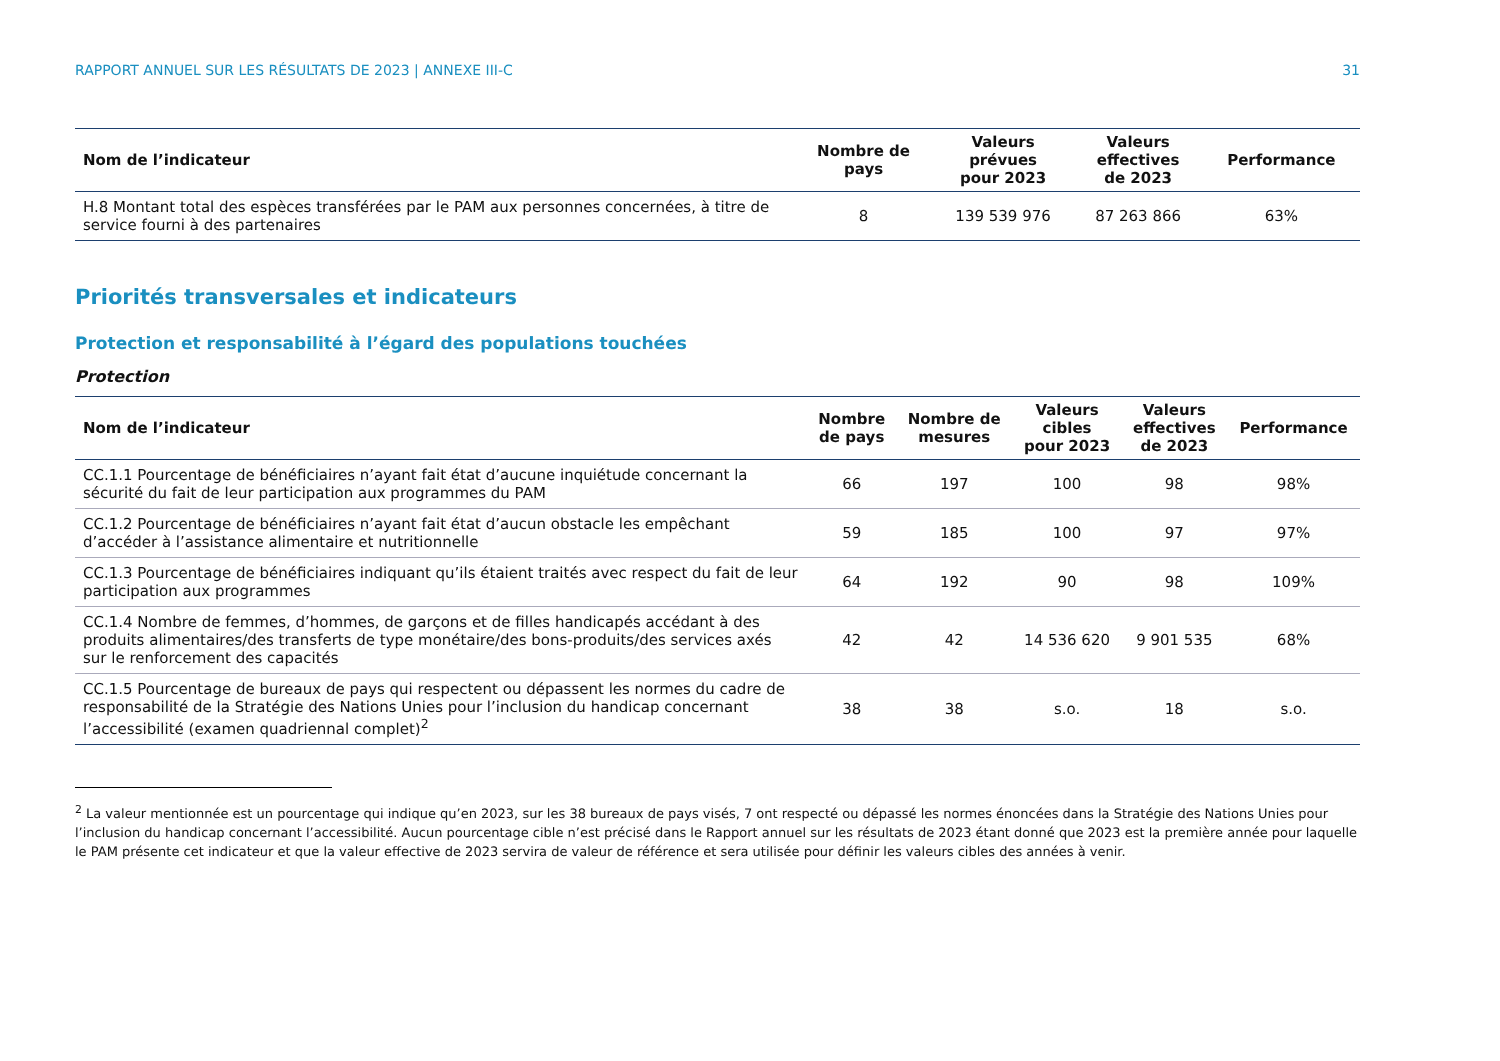RAPPORT ANNUEL SUR LES RÉSULTATS DE 2023 | ANNEXE III-C 31
| Nom de l’indicateur | Nombre de pays | Valeurs prévues pour 2023 | Valeurs effectives de 2023 | Performance |
| --- | --- | --- | --- | --- |
| H.8 Montant total des espèces transférées par le PAM aux personnes concernées, à titre de service fourni à des partenaires | 8 | 139 539 976 | 87 263 866 | 63% |
Priorités transversales et indicateurs
Protection et responsabilité à l’égard des populations touchées
Protection
| Nom de l’indicateur | Nombre de pays | Nombre de mesures | Valeurs cibles pour 2023 | Valeurs effectives de 2023 | Performance |
| --- | --- | --- | --- | --- | --- |
| CC.1.1 Pourcentage de bénéficiaires n’ayant fait état d’aucune inquiétude concernant la sécurité du fait de leur participation aux programmes du PAM | 66 | 197 | 100 | 98 | 98% |
| CC.1.2 Pourcentage de bénéficiaires n’ayant fait état d’aucun obstacle les empêchant d’accéder à l’assistance alimentaire et nutritionnelle | 59 | 185 | 100 | 97 | 97% |
| CC.1.3 Pourcentage de bénéficiaires indiquant qu’ils étaient traités avec respect du fait de leur participation aux programmes | 64 | 192 | 90 | 98 | 109% |
| CC.1.4 Nombre de femmes, d’hommes, de garçons et de filles handicapés accédant à des produits alimentaires/des transferts de type monétaire/des bons-produits/des services axés sur le renforcement des capacités | 42 | 42 | 14 536 620 | 9 901 535 | 68% |
| CC.1.5 Pourcentage de bureaux de pays qui respectent ou dépassent les normes du cadre de responsabilité de la Stratégie des Nations Unies pour l’inclusion du handicap concernant l’accessibilité (examen quadriennal complet)<sup>2</sup> | 38 | 38 | s.o. | 18 | s.o. |
<sup>2</sup> La valeur mentionnée est un pourcentage qui indique qu’en 2023, sur les 38 bureaux de pays visés, 7 ont respecté ou dépassé les normes énoncées dans la Stratégie des Nations Unies pour l’inclusion du handicap concernant l’accessibilité. Aucun pourcentage cible n’est précisé dans le Rapport annuel sur les résultats de 2023 étant donné que 2023 est la première année pour laquelle le PAM présente cet indicateur et que la valeur effective de 2023 servira de valeur de référence et sera utilisée pour définir les valeurs cibles des années à venir.